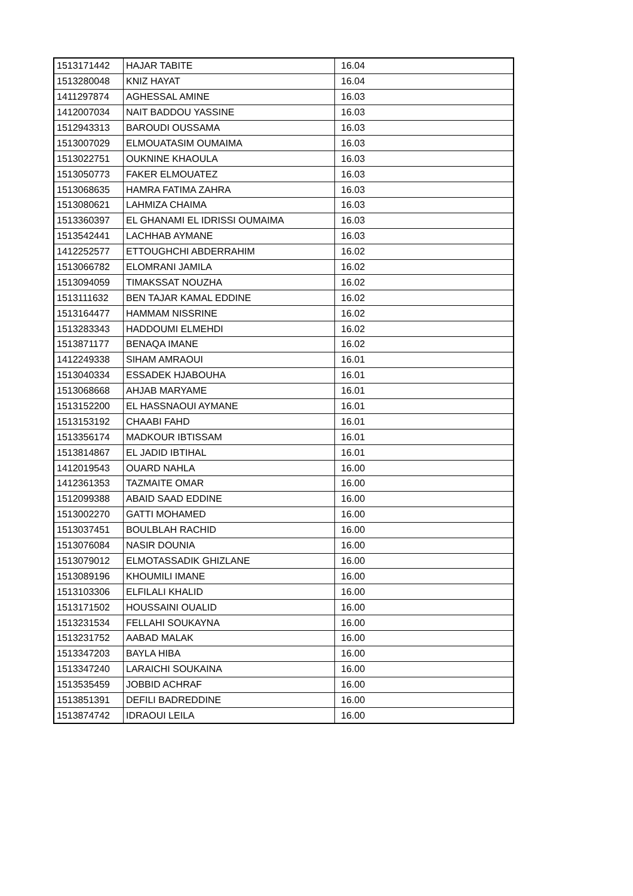| 1513171442 | HAJAR TABITE | 16.04 |
| 1513280048 | KNIZ HAYAT | 16.04 |
| 1411297874 | AGHESSAL AMINE | 16.03 |
| 1412007034 | NAIT BADDOU YASSINE | 16.03 |
| 1512943313 | BAROUDI OUSSAMA | 16.03 |
| 1513007029 | ELMOUATASIM OUMAIMA | 16.03 |
| 1513022751 | OUKNINE KHAOULA | 16.03 |
| 1513050773 | FAKER ELMOUATEZ | 16.03 |
| 1513068635 | HAMRA FATIMA ZAHRA | 16.03 |
| 1513080621 | LAHMIZA CHAIMA | 16.03 |
| 1513360397 | EL GHANAMI EL IDRISSI OUMAIMA | 16.03 |
| 1513542441 | LACHHAB AYMANE | 16.03 |
| 1412252577 | ETTOUGHCHI ABDERRAHIM | 16.02 |
| 1513066782 | ELOMRANI JAMILA | 16.02 |
| 1513094059 | TIMAKSSAT NOUZHA | 16.02 |
| 1513111632 | BEN TAJAR KAMAL EDDINE | 16.02 |
| 1513164477 | HAMMAM NISSRINE | 16.02 |
| 1513283343 | HADDOUMI ELMEHDI | 16.02 |
| 1513871177 | BENAQA IMANE | 16.02 |
| 1412249338 | SIHAM AMRAOUI | 16.01 |
| 1513040334 | ESSADEK HJABOUHA | 16.01 |
| 1513068668 | AHJAB MARYAME | 16.01 |
| 1513152200 | EL HASSNAOUI AYMANE | 16.01 |
| 1513153192 | CHAABI FAHD | 16.01 |
| 1513356174 | MADKOUR IBTISSAM | 16.01 |
| 1513814867 | EL JADID IBTIHAL | 16.01 |
| 1412019543 | OUARD NAHLA | 16.00 |
| 1412361353 | TAZMAITE OMAR | 16.00 |
| 1512099388 | ABAID SAAD EDDINE | 16.00 |
| 1513002270 | GATTI MOHAMED | 16.00 |
| 1513037451 | BOULBLAH RACHID | 16.00 |
| 1513076084 | NASIR DOUNIA | 16.00 |
| 1513079012 | ELMOTASSADIK GHIZLANE | 16.00 |
| 1513089196 | KHOUMILI IMANE | 16.00 |
| 1513103306 | ELFILALI KHALID | 16.00 |
| 1513171502 | HOUSSAINI OUALID | 16.00 |
| 1513231534 | FELLAHI SOUKAYNA | 16.00 |
| 1513231752 | AABAD MALAK | 16.00 |
| 1513347203 | BAYLA HIBA | 16.00 |
| 1513347240 | LARAICHI SOUKAINA | 16.00 |
| 1513535459 | JOBBID ACHRAF | 16.00 |
| 1513851391 | DEFILI BADREDDINE | 16.00 |
| 1513874742 | IDRAOUI LEILA | 16.00 |